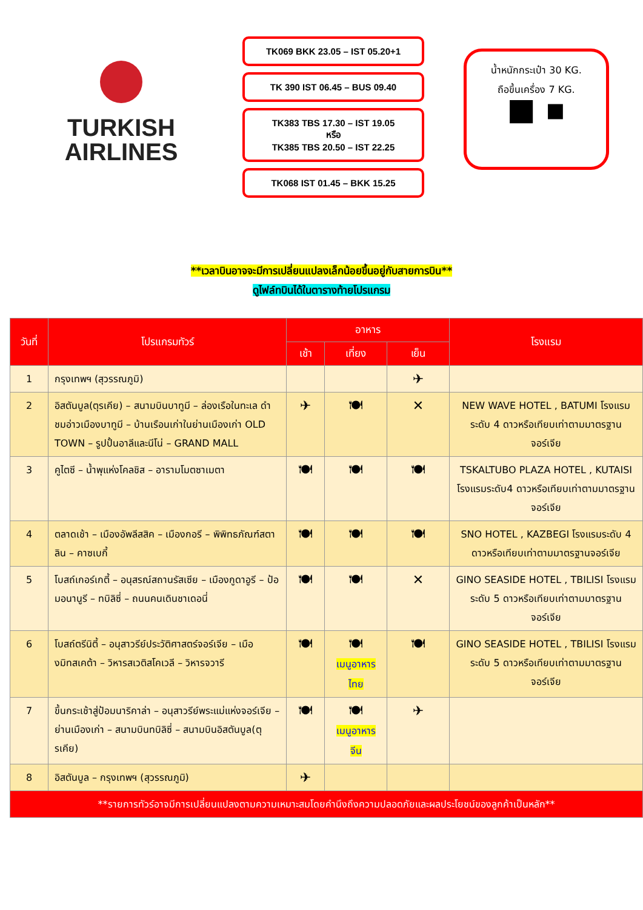TURKISH
AIRLINES
TK069 BKK 23.05 – IST 05.20+1
TK 390 IST 06.45 – BUS 09.40
TK383 TBS 17.30 – IST 19.05
หรือ
TK385 TBS 20.50 – IST 22.25
TK068 IST 01.45 – BKK 15.25
น้ำหนักกระเป๋า 30 KG.
ถือขึ้นเครื่อง 7 KG.
■ ▪
**เวลาบินอาจจะมีการเปลี่ยนแปลงเล็กน้อยขึ้นอยู่กับสายการบิน**
ดูไฟล์ทบินได้ในตารางท้ายโปรแกรม
| วันที่ | โปรแกรมทัวร์ | อาหาร | | | โรงแรม |
| --- | --- | --- | --- | --- | --- |
| | | เช้า | เที่ยง | เย็น | |
| 1 | กรุงเทพฯ (สุวรรณภูมิ) | | | ✈ | |
| 2 | อิสตันบูล(ตุรเคีย) – สนามบินบาทูมี – ล่องเรือในทะเล ดำชมอ่าวเมืองบาทูมี – บ้านเรือนเก่าในย่านเมืองเก่า OLD TOWN – รูปปั้นอาลีและนีโน่ – GRAND MALL | ✈ | 🍽 | ✕ | NEW WAVE HOTEL , BATUMI โรงแรมระดับ 4 ดาวหรือเทียบเท่าตามมาตรฐานจอร์เจีย |
| 3 | คูไตซี – น้ำพุแห่งโคลชิส – อารามโมตซาเมตา | 🍽 | 🍽 | 🍽 | TSKALTUBO PLAZA HOTEL , KUTAISI โรงแรมระดับ4 ดาวหรือเทียบเท่าตามมาตรฐานจอร์เจีย |
| 4 | ตลาดเช้า – เมืองอัพลีสสิค – เมืองกอรี – พิพิทธภัณฑ์สตาลิน – คาซเบกี้ | 🍽 | 🍽 | 🍽 | SNO HOTEL , KAZBEGI โรงแรมระดับ 4 ดาวหรือเทียบเท่าตามมาตรฐานจอร์เจีย |
| 5 | โบสถ์เกอร์เกตี้ – อนุสรณ์สถานรัสเซีย – เมืองกูดาอูรี – ป้อมอนานูรี – ทบิลิซี่ – ถนนคนเดินชาเดอนี่ | 🍽 | 🍽 | ✕ | GINO SEASIDE HOTEL , TBILISI โรงแรมระดับ 5 ดาวหรือเทียบเท่าตามมาตรฐานจอร์เจีย |
| 6 | โบสถ์ตรีนิตี้ – อนุสาวรีย์ประวัติศาสตร์จอร์เจีย – เมืองมิทสเคต้า – วิหารสเวติสโคเวลี – วิหารจวารี | 🍽 | 🍽 เมนูอาหารไทย | 🍽 | GINO SEASIDE HOTEL , TBILISI โรงแรมระดับ 5 ดาวหรือเทียบเท่าตามมาตรฐานจอร์เจีย |
| 7 | ขึ้นกระเช้าสู่ป้อมนาริคาล่า – อนุสาวรีย์พระแม่แห่งจอร์เจีย – ย่านเมืองเก่า – สนามบินทบิลิซี่ – สนามบินอิสตันบูล(ตุรเคีย) | 🍽 | 🍽 เมนูอาหารจีน | ✈ | |
| 8 | อิสตันบูล – กรุงเทพฯ (สุวรรณภูมิ) | ✈ | | | |
| **รายการทัวร์อาจมีการเปลี่ยนแปลงตามความเหมาะสมโดยคำนึงถึงความปลอดภัยและผลประโยชน์ของลูกค้าเป็นหลัก** | | | | | |